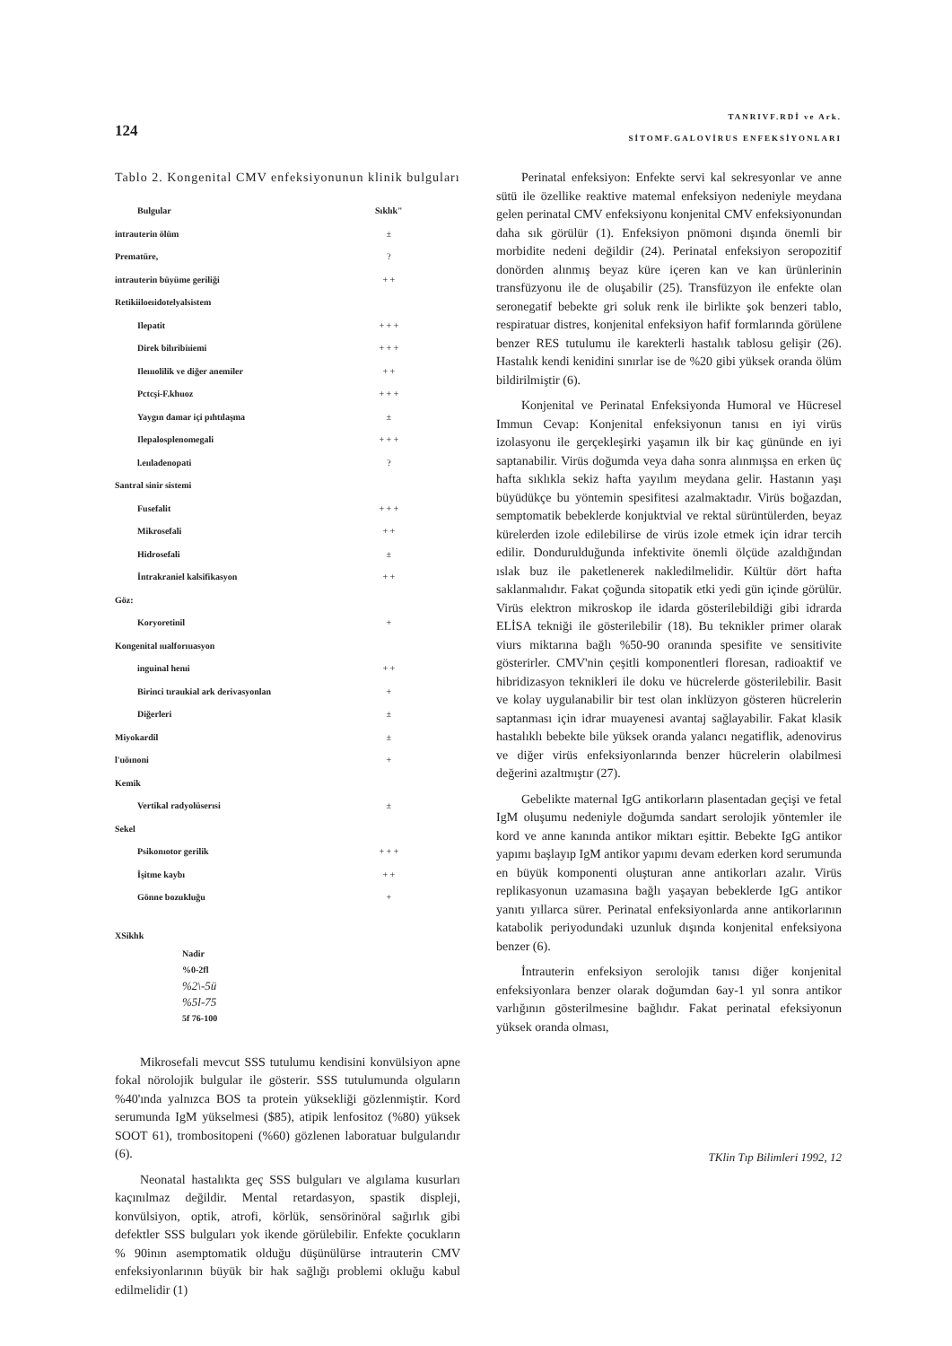124
TANRIVF.RDİ ve Ark.
SİTOMF.GALOVİRUS ENFEKSİYONLARI
Tablo 2. Kongenital CMV enfeksiyonunun klinik bulguları
| Bulgular | Sıklık" |
| --- | --- |
| intrauterin ölüm | ± |
| Prematüre, | ? |
| intrauterin büyüme geriliği | + + |
| Retikiiloeıidotelyalsistem | |
| Ilepatit | + + + |
| Direk bilıribiıiemi | + + + |
| Ileıııolilik ve diğer anemiler | + + |
| Pctcşi-F.khuoz | + + + |
| Yaygın damar içi pıhtılaşma | ± |
| Ilepalosplenomegali | + + + |
| l.eııladenopati | ? |
| Santral sinir sistemi | |
| Fusefalit | + + + |
| Mikrosefali | + + |
| Hidrosefali | ± |
| İntrakraniel kalsifikasyon | + + |
| Göz: | |
| Koryoretinil | + |
| Kongenital ıualforıuasyon | |
| inguinal henıi | + + |
| Birinci tıraukial ark derivasyonlan | + |
| Diğerleri | ± |
| Miyokardil | ± |
| l'uöınoni | + |
| Kemik | |
| Vertikal radyolüserısi | ± |
| Sekel | |
| Psikonıotor gerilik | + + + |
| İşitme kaybı | + + |
| Gönne bozukluğu | + |
XSikhk
Nadir
%0-2fl
%2\-5ü
%5l-75
5f 76-100
Mikrosefali mevcut SSS tutulumu kendisini konvülsiyon apne fokal nörolojik bulgular ile gösterir. SSS tutulumunda olguların %40'ında yalnızca BOS ta protein yüksekliği gözlenmiştir. Kord serumunda IgM yükselmesi ($85), atipik lenfositoz (%80) yüksek SOOT 61), trombositopeni (%60) gözlenen laboratuar bulgularıdır (6).
Neonatal hastalıkta geç SSS bulguları ve algılama kusurları kaçınılmaz değildir. Mental retardasyon, spastik displeji, konvülsiyon, optik, atrofi, körlük, sensörinöral sağırlık gibi defektler SSS bulguları yok ikende görülebilir. Enfekte çocukların % 90inın asemptomatik olduğu düşünülürse intrauterin CMV enfeksiyonlarının büyük bir hak sağlığı problemi okluğu kabul edilmelidir (1)
Perinatal enfeksiyon: Enfekte servi kal sekresyonlar ve anne sütü ile özellike reaktive matemal enfeksiyon nedeniyle meydana gelen perinatal CMV enfeksiyonu konjenital CMV enfeksiyonundan daha sık görülür (1). Enfeksiyon pnömoni dışında önemli bir morbidite nedeni değildir (24). Perinatal enfeksiyon seropozitif donörden alınmış beyaz küre içeren kan ve kan ürünlerinin transfüzyonu ile de oluşabilir (25). Transfüzyon ile enfekte olan seronegatif bebekte gri soluk renk ile birlikte şok benzeri tablo, respiratuar distres, konjenital enfeksiyon hafif formlarında görülene benzer RES tutulumu ile karekterli hastalık tablosu gelişir (26). Hastalık kendi kenidini sınırlar ise de %20 gibi yüksek oranda ölüm bildirilmiştir (6).
Konjenital ve Perinatal Enfeksiyonda Humoral ve Hücresel Immun Cevap: Konjenital enfeksiyonun tanısı en iyi virüs izolasyonu ile gerçekleşirki yaşamın ilk bir kaç gününde en iyi saptanabilir. Virüs doğumda veya daha sonra alınmışsa en erken üç hafta sıklıkla sekiz hafta yayılım meydana gelir. Hastanın yaşı büyüdükçe bu yöntemin spesifitesi azalmaktadır. Virüs boğazdan, semptomatik bebeklerde konjuktvial ve rektal sürüntülerden, beyaz kürelerden izole edilebilirse de virüs izole etmek için idrar tercih edilir. Dondurulduğunda infektivite önemli ölçüde azaldığından ıslak buz ile paketlenerek nakledilmelidir. Kültür dört hafta saklanmalıdır. Fakat çoğunda sitopatik etki yedi gün içinde görülür. Virüs elektron mikroskop ile idarda gösterilebildiği gibi idrarda ELİSA tekniği ile gösterilebilir (18). Bu teknikler primer olarak viurs miktarına bağlı %50-90 oranında spesifite ve sensitivite gösterirler. CMV'nin çeşitli komponentleri floresan, radioaktif ve hibridizasyon teknikleri ile doku ve hücrelerde gösterilebilir. Basit ve kolay uygulanabilir bir test olan inklüzyon gösteren hücrelerin saptanması için idrar muayenesi avantaj sağlayabilir. Fakat klasik hastalıklı bebekte bile yüksek oranda yalancı negatiflik, adenovirus ve diğer virüs enfeksiyonlarında benzer hücrelerin olabilmesi değerini azaltmıştır (27).
Gebelikte maternal IgG antikorların plasentadan geçişi ve fetal IgM oluşumu nedeniyle doğumda sandart serolojik yöntemler ile kord ve anne kanında antikor miktarı eşittir. Bebekte IgG antikor yapımı başlayıp IgM antikor yapımı devam ederken kord serumunda en büyük komponenti oluşturan anne antikorları azalır. Virüs replikasyonun uzamasına bağlı yaşayan bebeklerde IgG antikor yanıtı yıllarca sürer. Perinatal enfeksiyonlarda anne antikorlarının katabolik periyodundaki uzunluk dışında konjenital enfeksiyona benzer (6).
İntrauterin enfeksiyon serolojik tanısı diğer konjenital enfeksiyonlara benzer olarak doğumdan 6ay-1 yıl sonra antikor varlığının gösterilmesine bağlıdır. Fakat perinatal efeksiyonun yüksek oranda olması,
TKlin Tıp Bilimleri 1992, 12